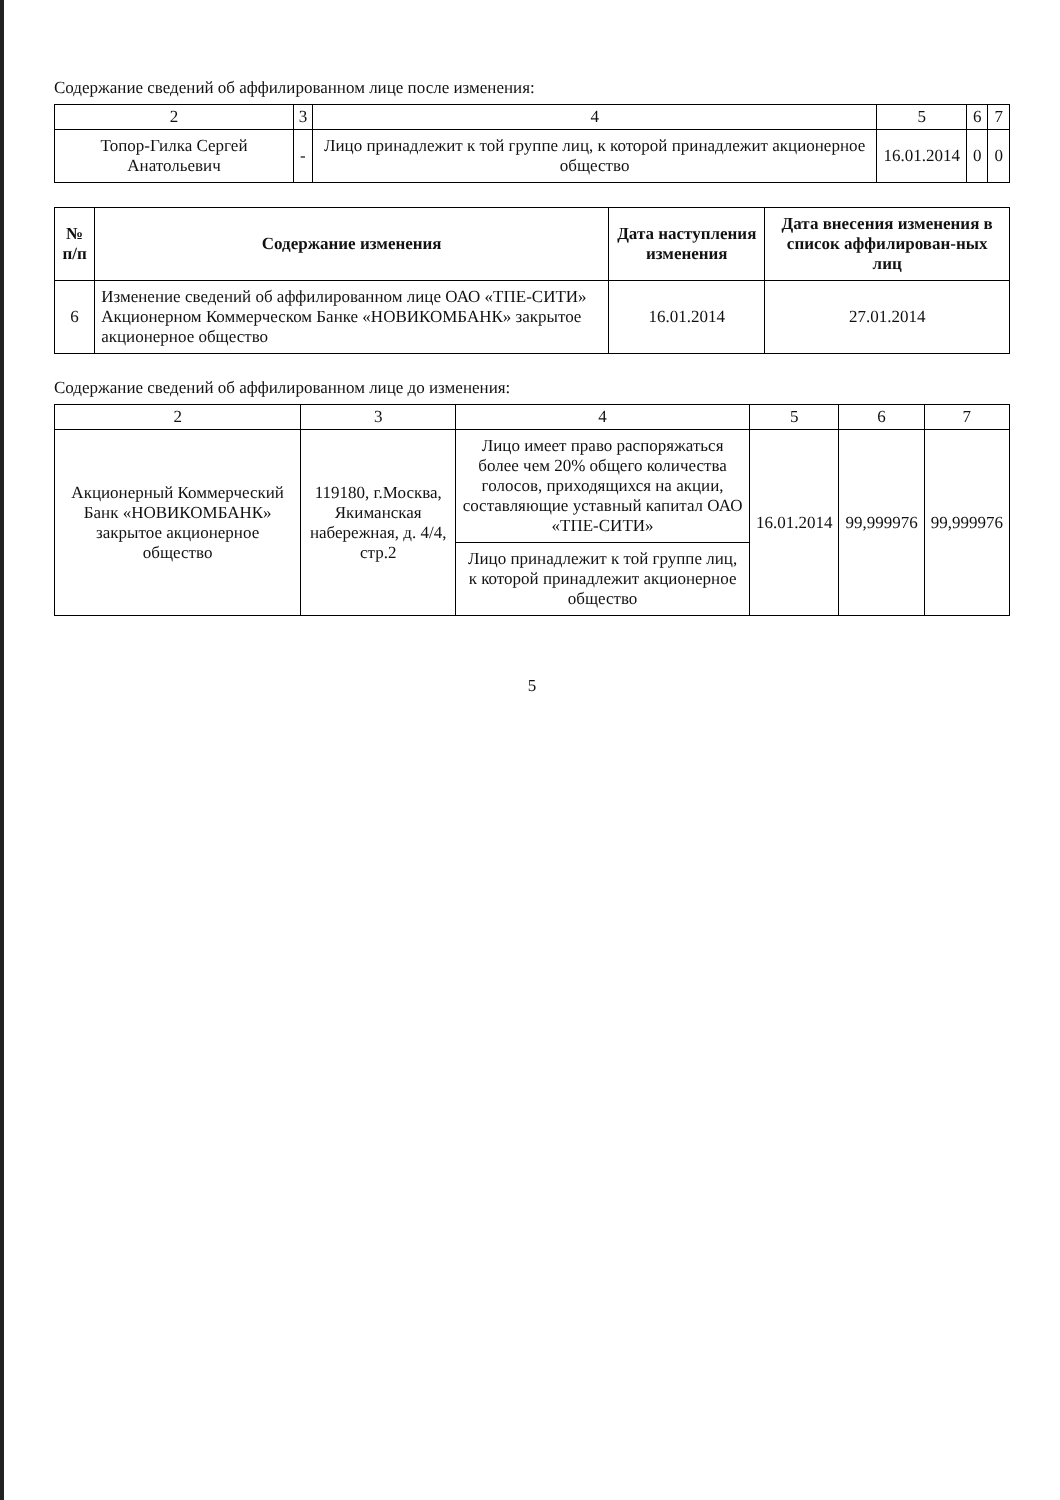Содержание сведений об аффилированном лице после изменения:
| 2 | 3 | 4 | 5 | 6 | 7 |
| Топор-Гилка Сергей Анатольевич | - | Лицо принадлежит к той группе лиц, к которой принадлежит акционерное общество | 16.01.2014 | 0 | 0 |
| № п/п | Содержание изменения | Дата наступления изменения | Дата внесения изменения в список аффилирован-ных лиц |
| --- | --- | --- | --- |
| 6 | Изменение сведений об аффилированном лице ОАО «ТПЕ-СИТИ» Акционерном Коммерческом Банке «НОВИКОМБАНК» закрытое акционерное общество | 16.01.2014 | 27.01.2014 |
Содержание сведений об аффилированном лице до изменения:
| 2 | 3 | 4 | 5 | 6 | 7 |
| Акционерный Коммерческий Банк «НОВИКОМБАНК» закрытое акционерное общество | 119180, г.Москва, Якиманская набережная, д. 4/4, стр.2 | Лицо имеет право распоряжаться более чем 20% общего количества голосов, приходящихся на акции, составляющие уставный капитал ОАО «ТПЕ-СИТИ» | 16.01.2014 | 99,999976 | 99,999976 |
| | | Лицо принадлежит к той группе лиц, к которой принадлежит акционерное общество | | | |
5